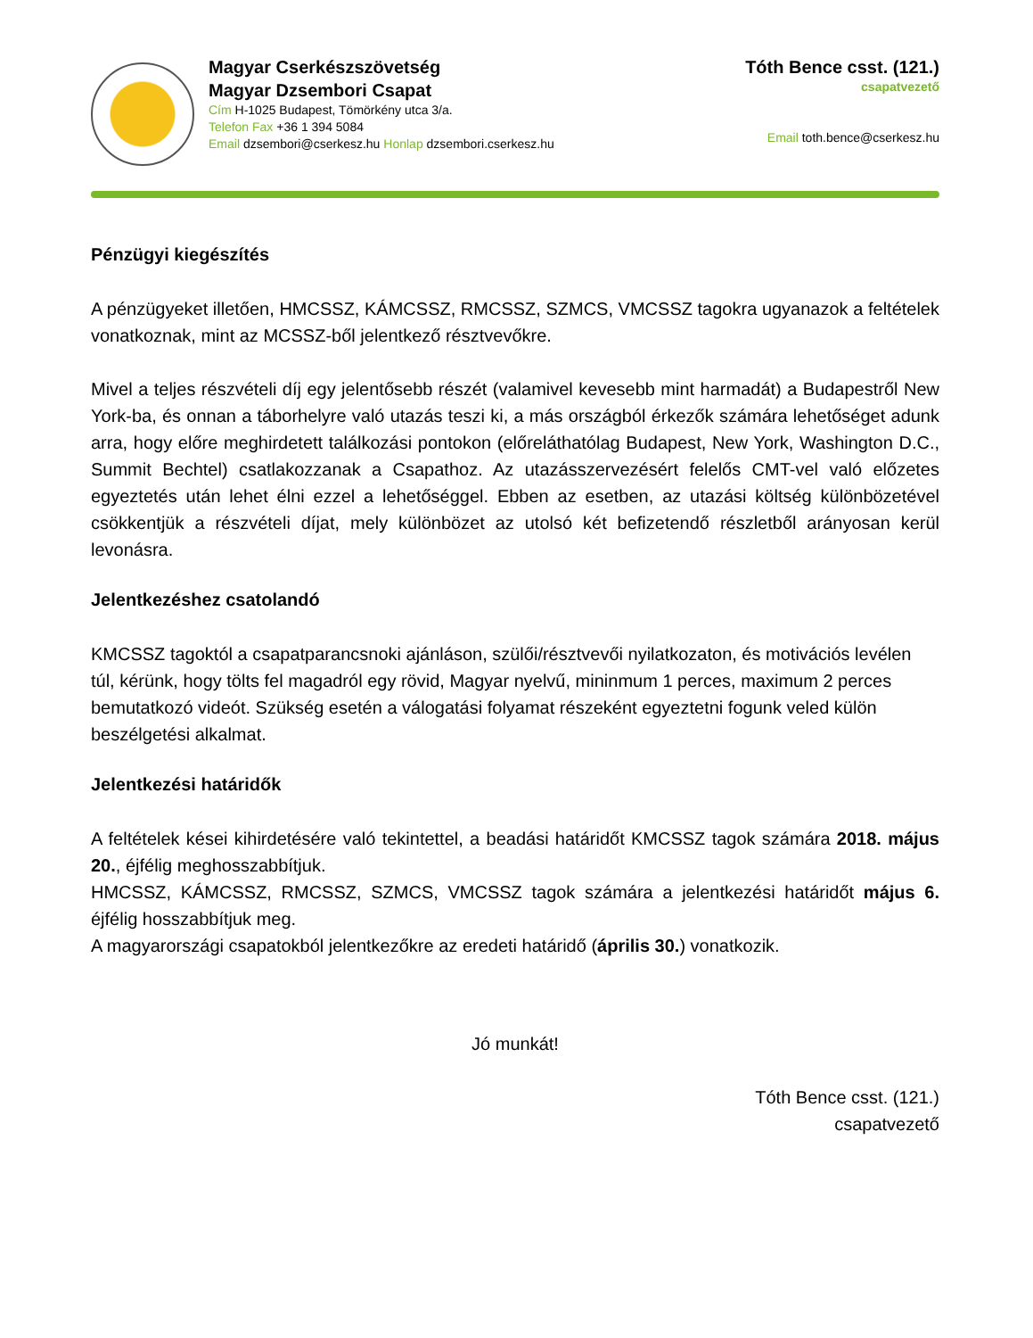Magyar Cserkészszövetség
Magyar Dzsembori Csapat
Cím H-1025 Budapest, Tömörkény utca 3/a.
Telefon Fax +36 1 394 5084
Email dzsembori@cserkesz.hu Honlap dzsembori.cserkesz.hu
Tóth Bence csst. (121.)
csapatvezető
Email toth.bence@cserkesz.hu
Pénzügyi kiegészítés
A pénzügyeket illetően, HMCSSZ, KÁMCSSZ, RMCSSZ, SZMCS, VMCSSZ tagokra ugyanazok a feltételek vonatkoznak, mint az MCSSZ-ből jelentkező résztvevőkre.
Mivel a teljes részvételi díj egy jelentősebb részét (valamivel kevesebb mint harmadát) a Budapestről New York-ba, és onnan a táborhelyre való utazás teszi ki, a más országból érkezők számára lehetőséget adunk arra, hogy előre meghirdetett találkozási pontokon (előreláthatólag Budapest, New York, Washington D.C., Summit Bechtel) csatlakozzanak a Csapathoz. Az utazásszervezésért felelős CMT-vel való előzetes egyeztetés után lehet élni ezzel a lehetőséggel. Ebben az esetben, az utazási költség különbözetével csökkentjük a részvételi díjat, mely különbözet az utolsó két befizetendő részletből arányosan kerül levonásra.
Jelentkezéshez csatolandó
KMCSSZ tagoktól a csapatparancsnoki ajánláson, szülői/résztvevői nyilatkozaton, és motivációs levélen túl, kérünk, hogy tölts fel magadról egy rövid, Magyar nyelvű, mininmum 1 perces, maximum 2 perces bemutatkozó videót. Szükség esetén a válogatási folyamat részeként egyeztetni fogunk veled külön beszélgetési alkalmat.
Jelentkezési határidők
A feltételek kései kihirdetésére való tekintettel, a beadási határidőt KMCSSZ tagok számára 2018. május 20., éjfélig meghosszabbítjuk.
HMCSSZ, KÁMCSSZ, RMCSSZ, SZMCS, VMCSSZ tagok számára a jelentkezési határidőt május 6. éjfélig hosszabbítjuk meg.
A magyarországi csapatokból jelentkezőkre az eredeti határidő (április 30.) vonatkozik.
Jó munkát!
Tóth Bence csst. (121.)
csapatvezető